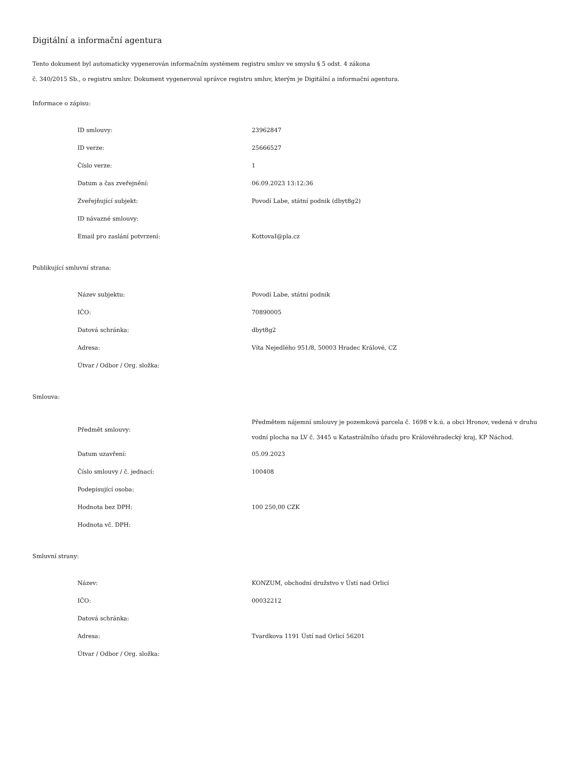Digitální a informační agentura
Tento dokument byl automaticky vygenerován informačním systémem registru smluv ve smyslu § 5 odst. 4 zákona
č. 340/2015 Sb., o registru smluv. Dokument vygeneroval správce registru smluv, kterým je Digitální a informační agentura.
Informace o zápisu:
| ID smlouvy: | 23962847 |
| ID verze: | 25666527 |
| Číslo verze: | 1 |
| Datum a čas zveřejnění: | 06.09.2023 13:12:36 |
| Zveřejňující subjekt: | Povodí Labe, státní podnik (dbyt8g2) |
| ID návazné smlouvy: | |
| Email pro zaslání potvrzení: | KottovaI@pla.cz |
Publikující smluvní strana:
| Název subjektu: | Povodí Labe, státní podnik |
| IČO: | 70890005 |
| Datová schránka: | dbyt8g2 |
| Adresa: | Víta Nejedlého 951/8, 50003 Hradec Králové, CZ |
| Útvar / Odbor / Org. složka: | |
Smlouva:
| Předmět smlouvy: | Předmětem nájemní smlouvy je pozemková parcela č. 1698 v k.ú. a obci Hronov, vedená v druhu vodní plocha na LV č. 3445 u Katastrálního úřadu pro Královéhradecký kraj, KP Náchod. |
| Datum uzavření: | 05.09.2023 |
| Číslo smlouvy / č. jednací: | 100408 |
| Podepisující osoba: | |
| Hodnota bez DPH: | 100 250,00 CZK |
| Hodnota vč. DPH: | |
Smluvní strany:
| Název: | KONZUM, obchodní družstvo v Ústí nad Orlicí |
| IČO: | 00032212 |
| Datová schránka: | |
| Adresa: | Tvardkova 1191 Ústí nad Orlicí 56201 |
| Útvar / Odbor / Org. složka: | |